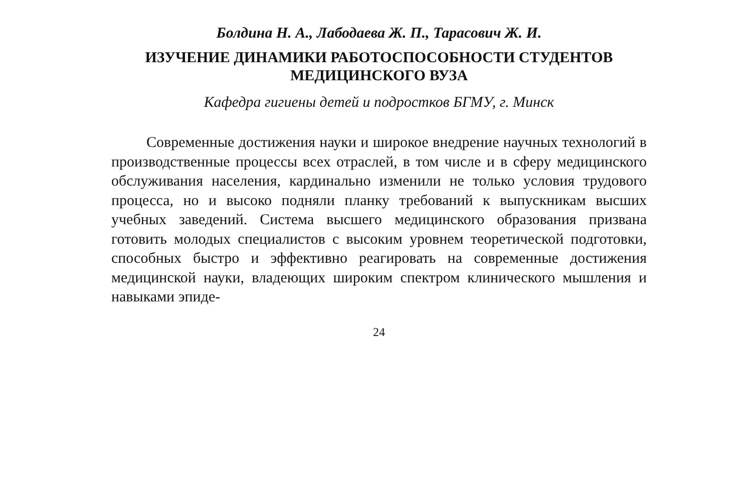Болдина Н. А., Лабодаева Ж. П., Тарасович Ж. И.
ИЗУЧЕНИЕ ДИНАМИКИ РАБОТОСПОСОБНОСТИ СТУДЕНТОВ
МЕДИЦИНСКОГО ВУЗА
Кафедра гигиены детей и подростков БГМУ, г. Минск
Современные достижения науки и широкое внедрение научных технологий в производственные процессы всех отраслей, в том числе и в сферу медицинского обслуживания населения, кардинально изменили не только условия трудового процесса, но и высоко подняли планку требований к выпускникам высших учебных заведений. Система высшего медицинского образования призвана готовить молодых специалистов с высоким уровнем теоретической подготовки, способных быстро и эффективно реагировать на современные достижения медицинской науки, владеющих широким спектром клинического мышления и навыками эпиде-
24